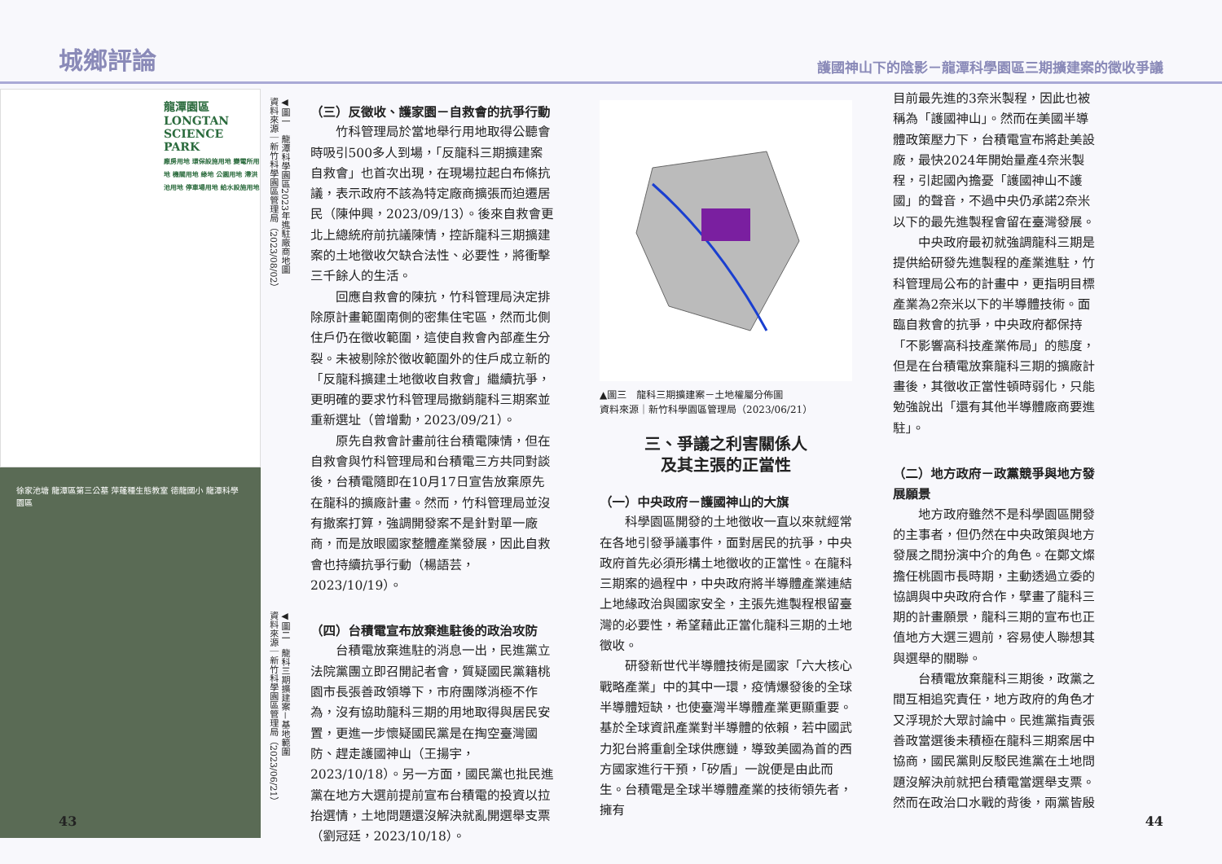城鄉評論
護國神山下的陰影－龍潭科學園區三期擴建案的徵收爭議
龍潭園區
LONGTAN SCIENCE PARK
廠房用地 環保設施用地 變電所用地 機關用地 綠地 公園用地 滯洪池用地 停車場用地 給水設施用地
徐家池塘 龍潭區第三公墓 萍蓬種生態教室 德龍國小 龍潭科學園區
◀圖一　龍潭科學園區2023年進駐廠商地圖
資料來源｜新竹科學園區管理局（2023/08/02）
◀圖二　龍科三期擴建案－基地範圍
資料來源｜新竹科學園區管理局（2023/06/21）
（三）反徵收、護家園－自救會的抗爭行動
竹科管理局於當地舉行用地取得公聽會時吸引500多人到場，「反龍科三期擴建案自救會」也首次出現，在現場拉起白布條抗議，表示政府不該為特定廠商擴張而迫遷居民（陳仲興，2023/09/13）。後來自救會更北上總統府前抗議陳情，控訴龍科三期擴建案的土地徵收欠缺合法性、必要性，將衝擊三千餘人的生活。
回應自救會的陳抗，竹科管理局決定排除原計畫範圍南側的密集住宅區，然而北側住戶仍在徵收範圍，這使自救會內部產生分裂。未被剔除於徵收範圍外的住戶成立新的「反龍科擴建土地徵收自救會」繼續抗爭，更明確的要求竹科管理局撤銷龍科三期案並重新選址（曾增勳，2023/09/21）。
原先自救會計畫前往台積電陳情，但在自救會與竹科管理局和台積電三方共同對談後，台積電隨即在10月17日宣告放棄原先在龍科的擴廠計畫。然而，竹科管理局並沒有撤案打算，強調開發案不是針對單一廠商，而是放眼國家整體產業發展，因此自救會也持續抗爭行動（楊語芸，2023/10/19）。
（四）台積電宣布放棄進駐後的政治攻防
台積電放棄進駐的消息一出，民進黨立法院黨團立即召開記者會，質疑國民黨籍桃園市長張善政領導下，市府團隊消極不作為，沒有協助龍科三期的用地取得與居民安置，更進一步懷疑國民黨是在掏空臺灣國防、趕走護國神山（王揚宇，2023/10/18）。另一方面，國民黨也批民進黨在地方大選前提前宣布台積電的投資以拉抬選情，土地問題還沒解決就亂開選舉支票（劉冠廷，2023/10/18）。
▲圖三　龍科三期擴建案－土地權屬分佈圖
資料來源｜新竹科學園區管理局（2023/06/21）
三、爭議之利害關係人
及其主張的正當性
（一）中央政府－護國神山的大旗
科學園區開發的土地徵收一直以來就經常在各地引發爭議事件，面對居民的抗爭，中央政府首先必須形構土地徵收的正當性。在龍科三期案的過程中，中央政府將半導體產業連結上地緣政治與國家安全，主張先進製程根留臺灣的必要性，希望藉此正當化龍科三期的土地徵收。
研發新世代半導體技術是國家「六大核心戰略產業」中的其中一環，疫情爆發後的全球半導體短缺，也使臺灣半導體產業更顯重要。基於全球資訊產業對半導體的依賴，若中國武力犯台將重創全球供應鏈，導致美國為首的西方國家進行干預，「矽盾」一說便是由此而生。台積電是全球半導體產業的技術領先者，擁有
目前最先進的3奈米製程，因此也被稱為「護國神山」。然而在美國半導體政策壓力下，台積電宣布將赴美設廠，最快2024年開始量產4奈米製程，引起國內擔憂「護國神山不護國」的聲音，不過中央仍承諾2奈米以下的最先進製程會留在臺灣發展。
中央政府最初就強調龍科三期是提供給研發先進製程的產業進駐，竹科管理局公布的計畫中，更指明目標產業為2奈米以下的半導體技術。面臨自救會的抗爭，中央政府都保持「不影響高科技產業佈局」的態度，但是在台積電放棄龍科三期的擴廠計畫後，其徵收正當性頓時弱化，只能勉強說出「還有其他半導體廠商要進駐」。
（二）地方政府－政黨競爭與地方發展願景
地方政府雖然不是科學園區開發的主事者，但仍然在中央政策與地方發展之間扮演中介的角色。在鄭文燦擔任桃園市長時期，主動透過立委的協調與中央政府合作，擘畫了龍科三期的計畫願景，龍科三期的宣布也正值地方大選三週前，容易使人聯想其與選舉的關聯。
台積電放棄龍科三期後，政黨之間互相追究責任，地方政府的角色才又浮現於大眾討論中。民進黨指責張善政當選後未積極在龍科三期案居中協商，國民黨則反駁民進黨在土地問題沒解決前就把台積電當選舉支票。然而在政治口水戰的背後，兩黨皆殷
43 44